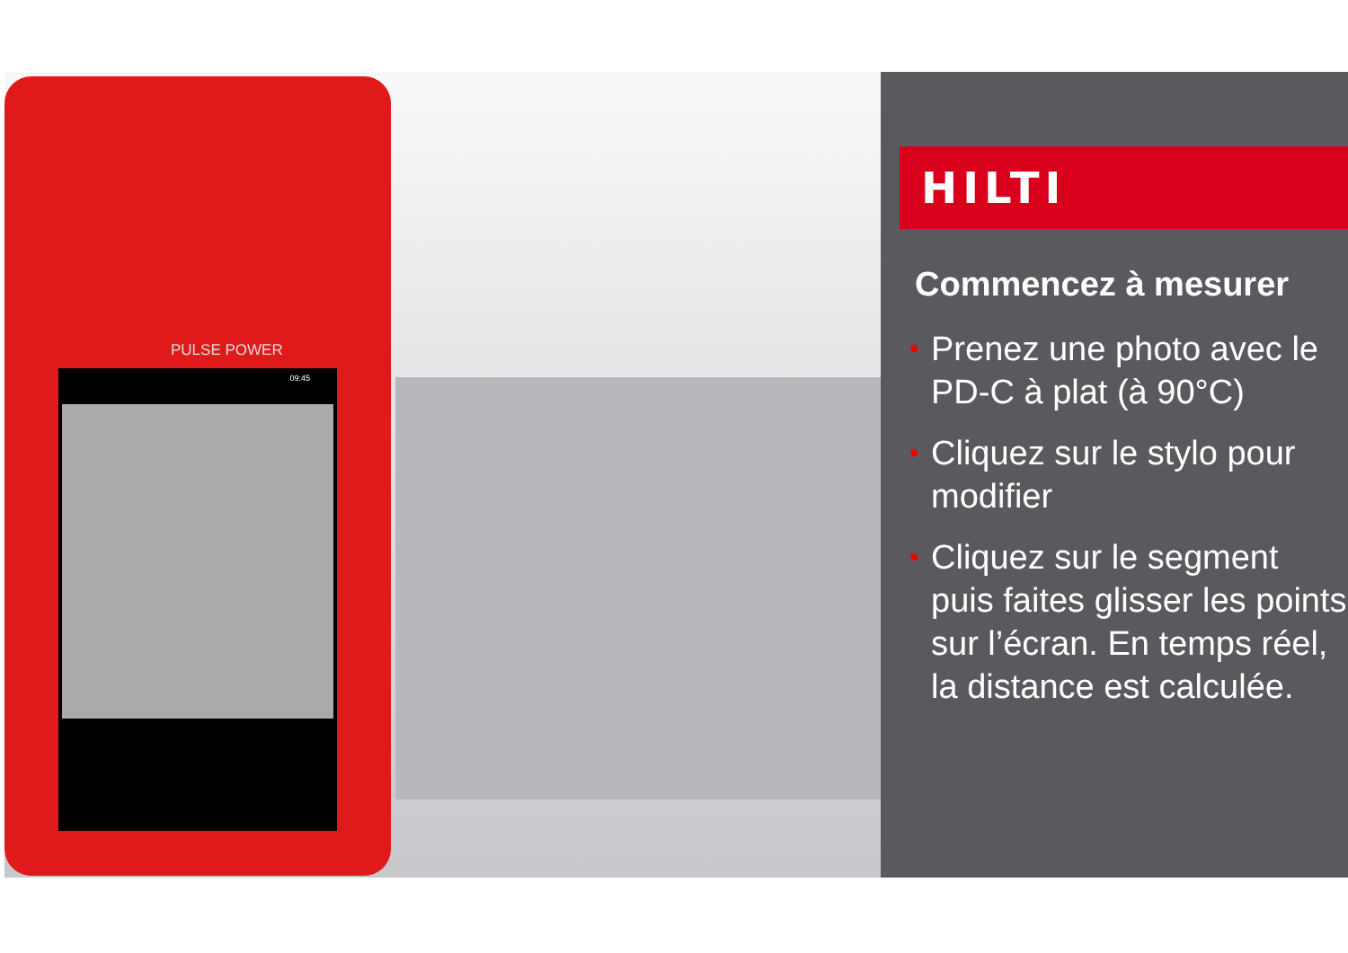PULSE POWER
09:45
HILTI
Commencez à mesurer
• Prenez une photo avec le PD-C à plat (à 90°C)
• Cliquez sur le stylo pour modifier
• Cliquez sur le segment puis faites glisser les points sur l’écran. En temps réel, la distance est calculée.